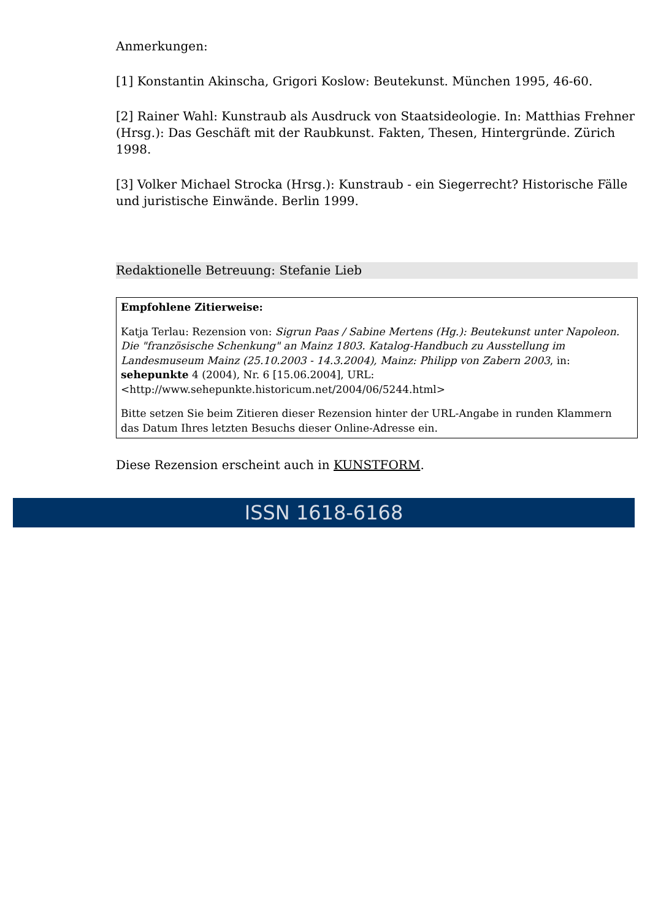Anmerkungen:
[1] Konstantin Akinscha, Grigori Koslow: Beutekunst. München 1995, 46-60.
[2] Rainer Wahl: Kunstraub als Ausdruck von Staatsideologie. In: Matthias Frehner (Hrsg.): Das Geschäft mit der Raubkunst. Fakten, Thesen, Hintergründe. Zürich 1998.
[3] Volker Michael Strocka (Hrsg.): Kunstraub - ein Siegerrecht? Historische Fälle und juristische Einwände. Berlin 1999.
Redaktionelle Betreuung: Stefanie Lieb
Empfohlene Zitierweise:
Katja Terlau: Rezension von: Sigrun Paas / Sabine Mertens (Hg.): Beutekunst unter Napoleon. Die "französische Schenkung" an Mainz 1803. Katalog-Handbuch zu Ausstellung im Landesmuseum Mainz (25.10.2003 - 14.3.2004), Mainz: Philipp von Zabern 2003, in: sehepunkte 4 (2004), Nr. 6 [15.06.2004], URL: <http://www.sehepunkte.historicum.net/2004/06/5244.html>
Bitte setzen Sie beim Zitieren dieser Rezension hinter der URL-Angabe in runden Klammern das Datum Ihres letzten Besuchs dieser Online-Adresse ein.
Diese Rezension erscheint auch in KUNSTFORM.
ISSN 1618-6168